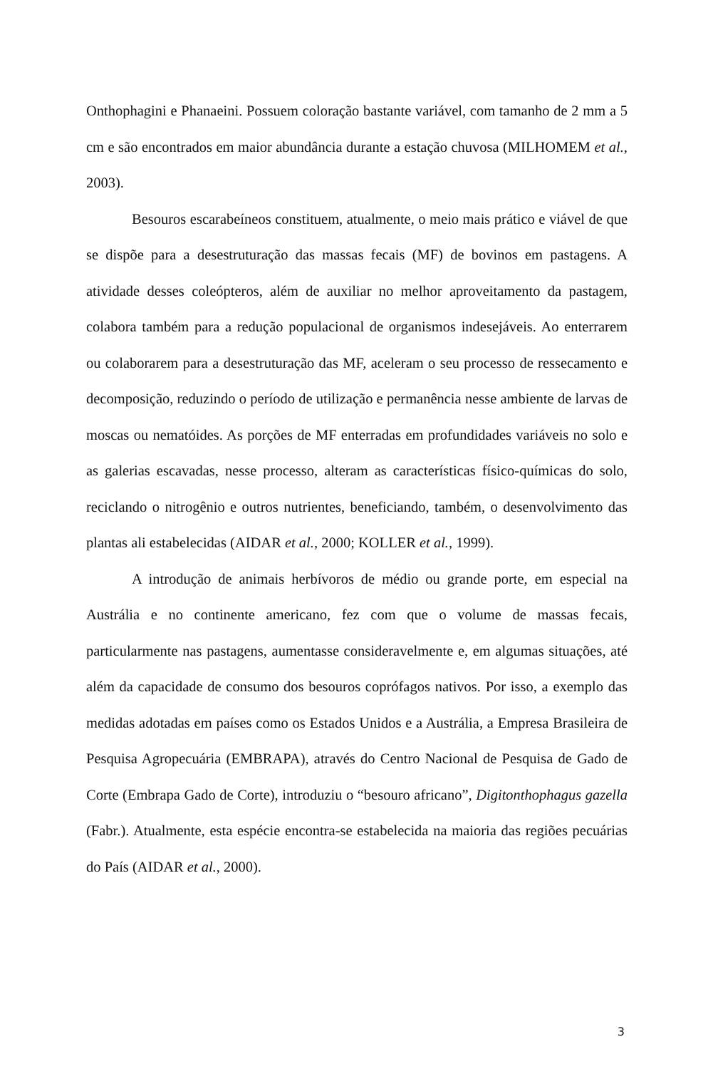Onthophagini e Phanaeini. Possuem coloração bastante variável, com tamanho de 2 mm a 5 cm e são encontrados em maior abundância durante a estação chuvosa (MILHOMEM et al., 2003).
Besouros escarabeíneos constituem, atualmente, o meio mais prático e viável de que se dispõe para a desestruturação das massas fecais (MF) de bovinos em pastagens. A atividade desses coleópteros, além de auxiliar no melhor aproveitamento da pastagem, colabora também para a redução populacional de organismos indesejáveis. Ao enterrarem ou colaborarem para a desestruturação das MF, aceleram o seu processo de ressecamento e decomposição, reduzindo o período de utilização e permanência nesse ambiente de larvas de moscas ou nematóides. As porções de MF enterradas em profundidades variáveis no solo e as galerias escavadas, nesse processo, alteram as características físico-químicas do solo, reciclando o nitrogênio e outros nutrientes, beneficiando, também, o desenvolvimento das plantas ali estabelecidas (AIDAR et al., 2000; KOLLER et al., 1999).
A introdução de animais herbívoros de médio ou grande porte, em especial na Austrália e no continente americano, fez com que o volume de massas fecais, particularmente nas pastagens, aumentasse consideravelmente e, em algumas situações, até além da capacidade de consumo dos besouros coprófagos nativos. Por isso, a exemplo das medidas adotadas em países como os Estados Unidos e a Austrália, a Empresa Brasileira de Pesquisa Agropecuária (EMBRAPA), através do Centro Nacional de Pesquisa de Gado de Corte (Embrapa Gado de Corte), introduziu o “besouro africano”, Digitonthophagus gazella (Fabr.). Atualmente, esta espécie encontra-se estabelecida na maioria das regiões pecuárias do País (AIDAR et al., 2000).
3